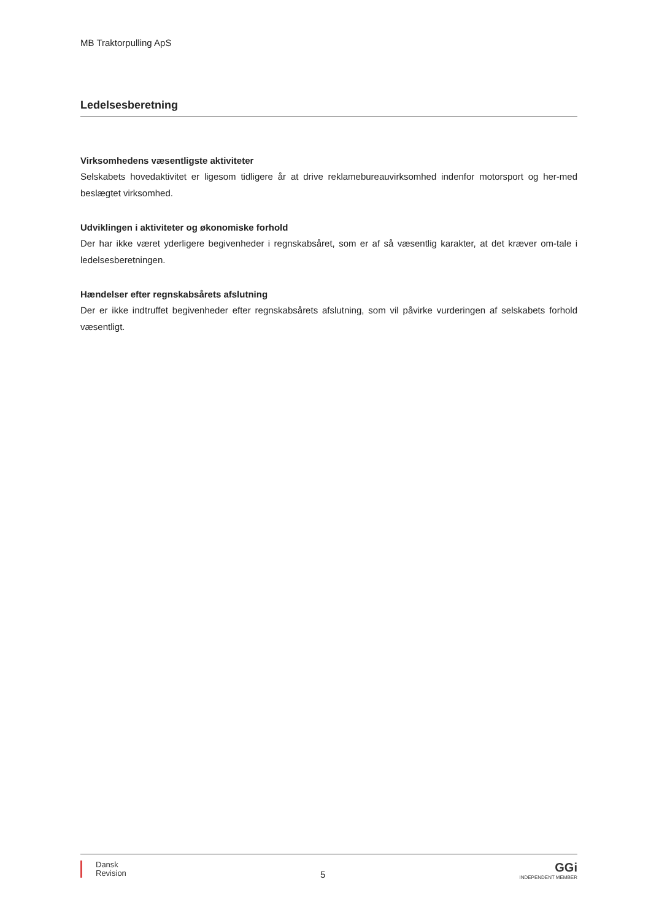MB Traktorpulling ApS
Ledelsesberetning
Virksomhedens væsentligste aktiviteter
Selskabets hovedaktivitet er ligesom tidligere år at drive reklamebureauvirksomhed indenfor motorsport og her-med beslægtet virksomhed.
Udviklingen i aktiviteter og økonomiske forhold
Der har ikke været yderligere begivenheder i regnskabsåret, som er af så væsentlig karakter, at det kræver om-tale i ledelsesberetningen.
Hændelser efter regnskabsårets afslutning
Der er ikke indtruffet begivenheder efter regnskabsårets afslutning, som vil påvirke vurderingen af selskabets forhold væsentligt.
Dansk
Revision
5
GGi
INDEPENDENT MEMBER